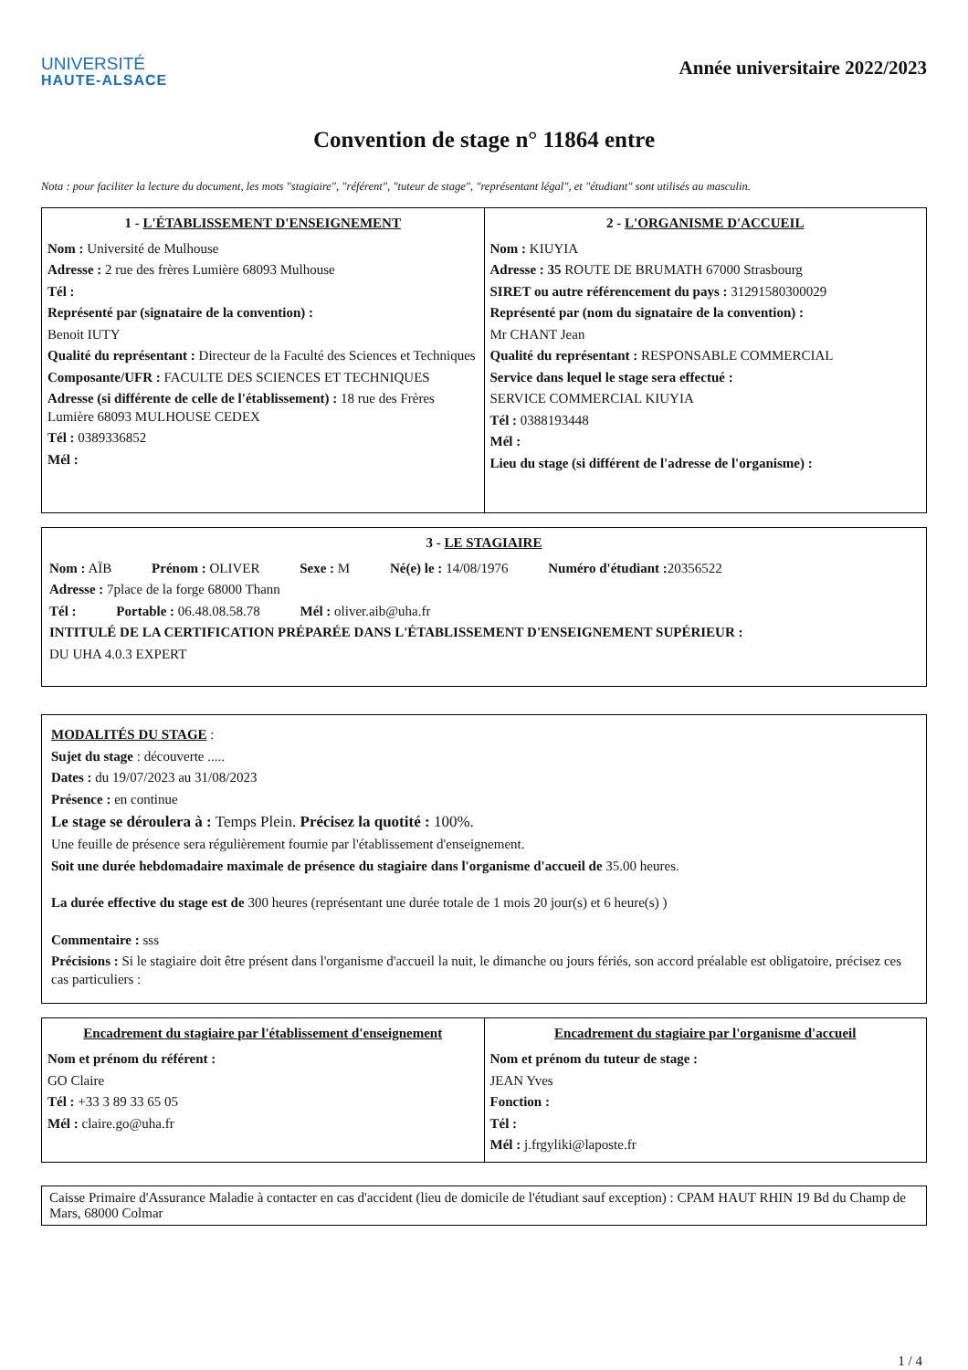UNIVERSITÉ
HAUTE-ALSACE
Année universitaire 2022/2023
Convention de stage n° 11864 entre
Nota : pour faciliter la lecture du document, les mots "stagiaire", "référent", "tuteur de stage", "représentant légal", et "étudiant" sont utilisés au masculin.
| 1 - L'ÉTABLISSEMENT D'ENSEIGNEMENT Nom : Université de Mulhouse Adresse : 2 rue des frères Lumière 68093 Mulhouse Tél : Représenté par (signataire de la convention) : Benoit IUTY Qualité du représentant : Directeur de la Faculté des Sciences et Techniques Composante/UFR : FACULTE DES SCIENCES ET TECHNIQUES Adresse (si différente de celle de l'établissement) : 18 rue des Frères Lumière 68093 MULHOUSE CEDEX Tél : 0389336852 Mél : | 2 - L'ORGANISME D'ACCUEIL Nom : KIUYIA Adresse : 35 ROUTE DE BRUMATH 67000 Strasbourg SIRET ou autre référencement du pays : 31291580300029 Représenté par (nom du signataire de la convention) : Mr CHANT Jean Qualité du représentant : RESPONSABLE COMMERCIAL Service dans lequel le stage sera effectué : SERVICE COMMERCIAL KIUYIA Tél : 0388193448 Mél : Lieu du stage (si différent de l'adresse de l'organisme) : |
3 - LE STAGIAIRE
Nom : AÏB Prénom : OLIVER Sexe : M Né(e) le : 14/08/1976 Numéro d'étudiant : 20356522
Adresse : 7place de la forge 68000 Thann
Tél : Portable : 06.48.08.58.78 Mél : oliver.aib@uha.fr
INTITULÉ DE LA CERTIFICATION PRÉPARÉE DANS L'ÉTABLISSEMENT D'ENSEIGNEMENT SUPÉRIEUR :
DU UHA 4.0.3 EXPERT
MODALITÉS DU STAGE :
Sujet du stage : découverte .....
Dates : du 19/07/2023 au 31/08/2023
Présence : en continue
Le stage se déroulera à : Temps Plein. Précisez la quotité : 100%.
Une feuille de présence sera régulièrement fournie par l'établissement d'enseignement.
Soit une durée hebdomadaire maximale de présence du stagiaire dans l'organisme d'accueil de 35.00 heures.
La durée effective du stage est de 300 heures (représentant une durée totale de 1 mois 20 jour(s) et 6 heure(s) )
Commentaire : sss
Précisions : Si le stagiaire doit être présent dans l'organisme d'accueil la nuit, le dimanche ou jours fériés, son accord préalable est obligatoire, précisez ces cas particuliers :
| Encadrement du stagiaire par l'établissement d'enseignement Nom et prénom du référent : GO Claire Tél : +33 3 89 33 65 05 Mél : claire.go@uha.fr | Encadrement du stagiaire par l'organisme d'accueil Nom et prénom du tuteur de stage : JEAN Yves Fonction : Tél : Mél : j.frgyliki@laposte.fr |
Caisse Primaire d'Assurance Maladie à contacter en cas d'accident (lieu de domicile de l'étudiant sauf exception) : CPAM HAUT RHIN 19 Bd du Champ de Mars, 68000 Colmar
1 / 4